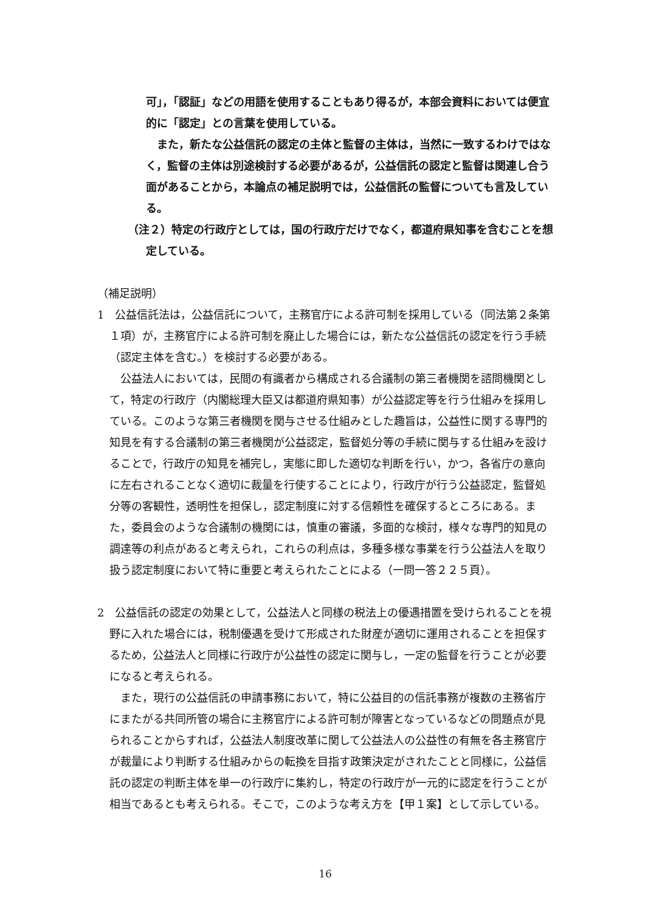可」，「認証」などの用語を使用することもあり得るが，本部会資料においては便宜的に「認定」との言葉を使用している。
また，新たな公益信託の認定の主体と監督の主体は，当然に一致するわけではなく，監督の主体は別途検討する必要があるが，公益信託の認定と監督は関連し合う面があることから，本論点の補足説明では，公益信託の監督についても言及している。
（注２）特定の行政庁としては，国の行政庁だけでなく，都道府県知事を含むことを想定している。
（補足説明）
1　公益信託法は，公益信託について，主務官庁による許可制を採用している（同法第２条第１項）が，主務官庁による許可制を廃止した場合には，新たな公益信託の認定を行う手続（認定主体を含む。）を検討する必要がある。
公益法人においては，民間の有識者から構成される合議制の第三者機関を諮問機関として，特定の行政庁（内閣総理大臣又は都道府県知事）が公益認定等を行う仕組みを採用している。このような第三者機関を関与させる仕組みとした趣旨は，公益性に関する専門的知見を有する合議制の第三者機関が公益認定，監督処分等の手続に関与する仕組みを設けることで，行政庁の知見を補完し，実態に即した適切な判断を行い，かつ，各省庁の意向に左右されることなく適切に裁量を行使することにより，行政庁が行う公益認定，監督処分等の客観性，透明性を担保し，認定制度に対する信頼性を確保するところにある。また，委員会のような合議制の機関には，慎重の審議，多面的な検討，様々な専門的知見の調達等の利点があると考えられ，これらの利点は，多種多様な事業を行う公益法人を取り扱う認定制度において特に重要と考えられたことによる（一問一答２２５頁）。
2　公益信託の認定の効果として，公益法人と同様の税法上の優遇措置を受けられることを視野に入れた場合には，税制優遇を受けて形成された財産が適切に運用されることを担保するため，公益法人と同様に行政庁が公益性の認定に関与し，一定の監督を行うことが必要になると考えられる。
また，現行の公益信託の申請事務において，特に公益目的の信託事務が複数の主務省庁にまたがる共同所管の場合に主務官庁による許可制が障害となっているなどの問題点が見られることからすれば，公益法人制度改革に関して公益法人の公益性の有無を各主務官庁が裁量により判断する仕組みからの転換を目指す政策決定がされたことと同様に，公益信託の認定の判断主体を単一の行政庁に集約し，特定の行政庁が一元的に認定を行うことが相当であるとも考えられる。そこで，このような考え方を【甲１案】として示している。
16